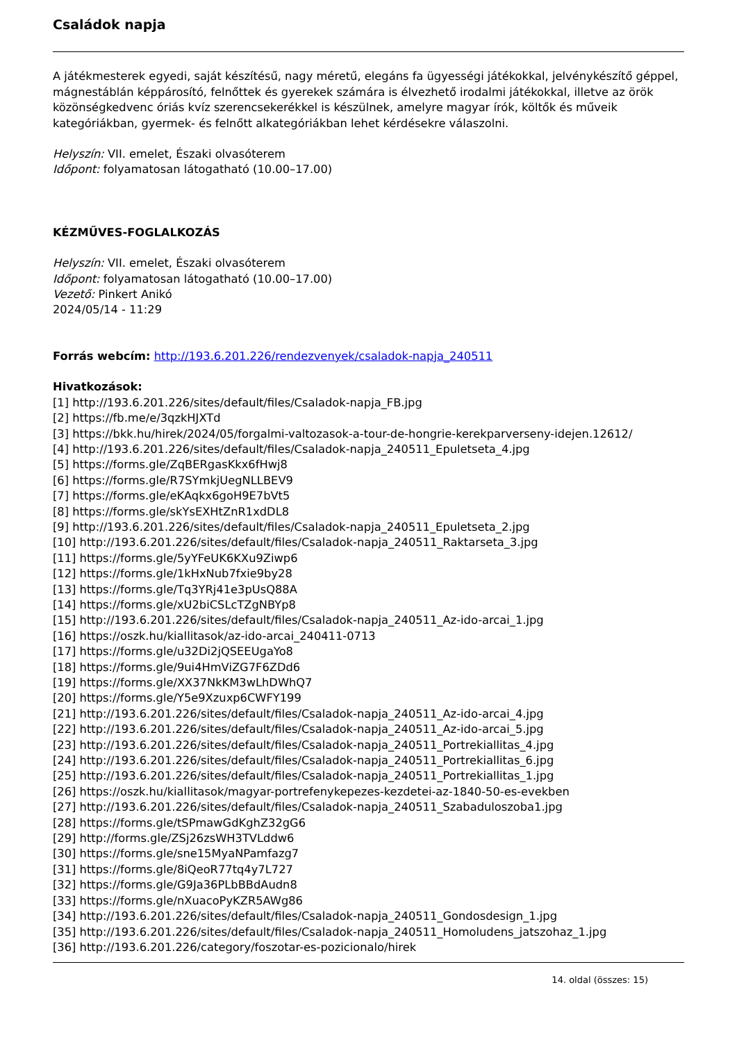Családok napja
A játékmesterek egyedi, saját készítésű, nagy méretű, elegáns fa ügyességi játékokkal, jelvénykészítő géppel, mágnestáblán képpárosító, felnőttek és gyerekek számára is élvezhető irodalmi játékokkal, illetve az örök közönségkedvenc óriás kvíz szerencsekerékkel is készülnek, amelyre magyar írók, költők és műveik kategóriákban, gyermek- és felnőtt alkategóriákban lehet kérdésekre válaszolni.
Helyszín: VII. emelet, Északi olvasóterem
Időpont: folyamatosan látogatható (10.00–17.00)
KÉZMŰVES-FOGLALKOZÁS
Helyszín: VII. emelet, Északi olvasóterem
Időpont: folyamatosan látogatható (10.00–17.00)
Vezető: Pinkert Anikó
2024/05/14 - 11:29
Forrás webcím: http://193.6.201.226/rendezvenyek/csaladok-napja_240511
Hivatkozások:
[1] http://193.6.201.226/sites/default/files/Csaladok-napja_FB.jpg
[2] https://fb.me/e/3qzkHJXTd
[3] https://bkk.hu/hirek/2024/05/forgalmi-valtozasok-a-tour-de-hongrie-kerekparverseny-idejen.12612/
[4] http://193.6.201.226/sites/default/files/Csaladok-napja_240511_Epuletseta_4.jpg
[5] https://forms.gle/ZqBERgasKkx6fHwj8
[6] https://forms.gle/R7SYmkjUegNLLBEV9
[7] https://forms.gle/eKAqkx6goH9E7bVt5
[8] https://forms.gle/skYsEXHtZnR1xdDL8
[9] http://193.6.201.226/sites/default/files/Csaladok-napja_240511_Epuletseta_2.jpg
[10] http://193.6.201.226/sites/default/files/Csaladok-napja_240511_Raktarseta_3.jpg
[11] https://forms.gle/5yYFeUK6KXu9Ziwp6
[12] https://forms.gle/1kHxNub7fxie9by28
[13] https://forms.gle/Tq3YRj41e3pUsQ88A
[14] https://forms.gle/xU2biCSLcTZgNBYp8
[15] http://193.6.201.226/sites/default/files/Csaladok-napja_240511_Az-ido-arcai_1.jpg
[16] https://oszk.hu/kiallitasok/az-ido-arcai_240411-0713
[17] https://forms.gle/u32Di2jQSEEUgaYo8
[18] https://forms.gle/9ui4HmViZG7F6ZDd6
[19] https://forms.gle/XX37NkKM3wLhDWhQ7
[20] https://forms.gle/Y5e9Xzuxp6CWFY199
[21] http://193.6.201.226/sites/default/files/Csaladok-napja_240511_Az-ido-arcai_4.jpg
[22] http://193.6.201.226/sites/default/files/Csaladok-napja_240511_Az-ido-arcai_5.jpg
[23] http://193.6.201.226/sites/default/files/Csaladok-napja_240511_Portrekiallitas_4.jpg
[24] http://193.6.201.226/sites/default/files/Csaladok-napja_240511_Portrekiallitas_6.jpg
[25] http://193.6.201.226/sites/default/files/Csaladok-napja_240511_Portrekiallitas_1.jpg
[26] https://oszk.hu/kiallitasok/magyar-portrefenykepezes-kezdetei-az-1840-50-es-evekben
[27] http://193.6.201.226/sites/default/files/Csaladok-napja_240511_Szabaduloszoba1.jpg
[28] https://forms.gle/tSPmawGdKghZ32gG6
[29] http://forms.gle/ZSj26zsWH3TVLddw6
[30] https://forms.gle/sne15MyaNPamfazg7
[31] https://forms.gle/8iQeoR77tq4y7L727
[32] https://forms.gle/G9Ja36PLbBBdAudn8
[33] https://forms.gle/nXuacoPyKZR5AWg86
[34] http://193.6.201.226/sites/default/files/Csaladok-napja_240511_Gondosdesign_1.jpg
[35] http://193.6.201.226/sites/default/files/Csaladok-napja_240511_Homoludens_jatszohaz_1.jpg
[36] http://193.6.201.226/category/foszotar-es-pozicionalo/hirek
14. oldal (összes: 15)